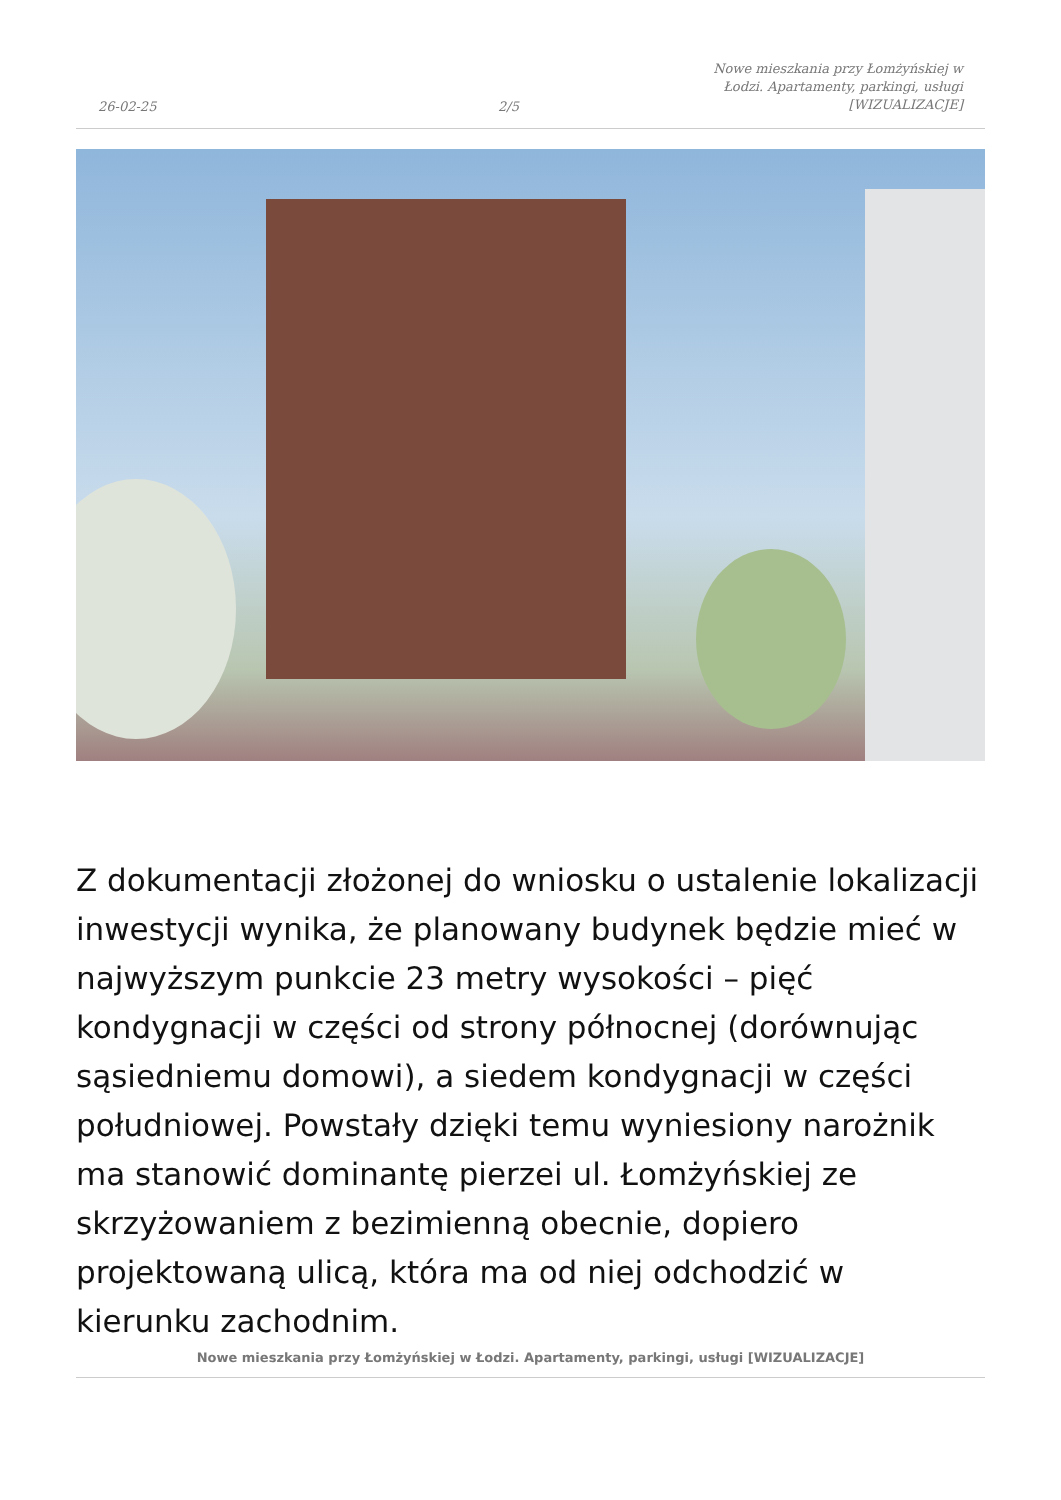26-02-25 2/5 Nowe mieszkania przy Łomżyńskiej w Łodzi. Apartamenty, parkingi, usługi [WIZUALIZACJE]
Z dokumentacji złożonej do wniosku o ustalenie lokalizacji inwestycji wynika, że planowany budynek będzie mieć w najwyższym punkcie 23 metry wysokości – pięć kondygnacji w części od strony północnej (dorównując sąsiedniemu domowi), a siedem kondygnacji w części południowej. Powstały dzięki temu wyniesiony narożnik ma stanowić dominantę pierzei ul. Łomżyńskiej ze skrzyżowaniem z bezimienną obecnie, dopiero projektowaną ulicą, która ma od niej odchodzić w kierunku zachodnim.
Nowe mieszkania przy Łomżyńskiej w Łodzi. Apartamenty, parkingi, usługi [WIZUALIZACJE]